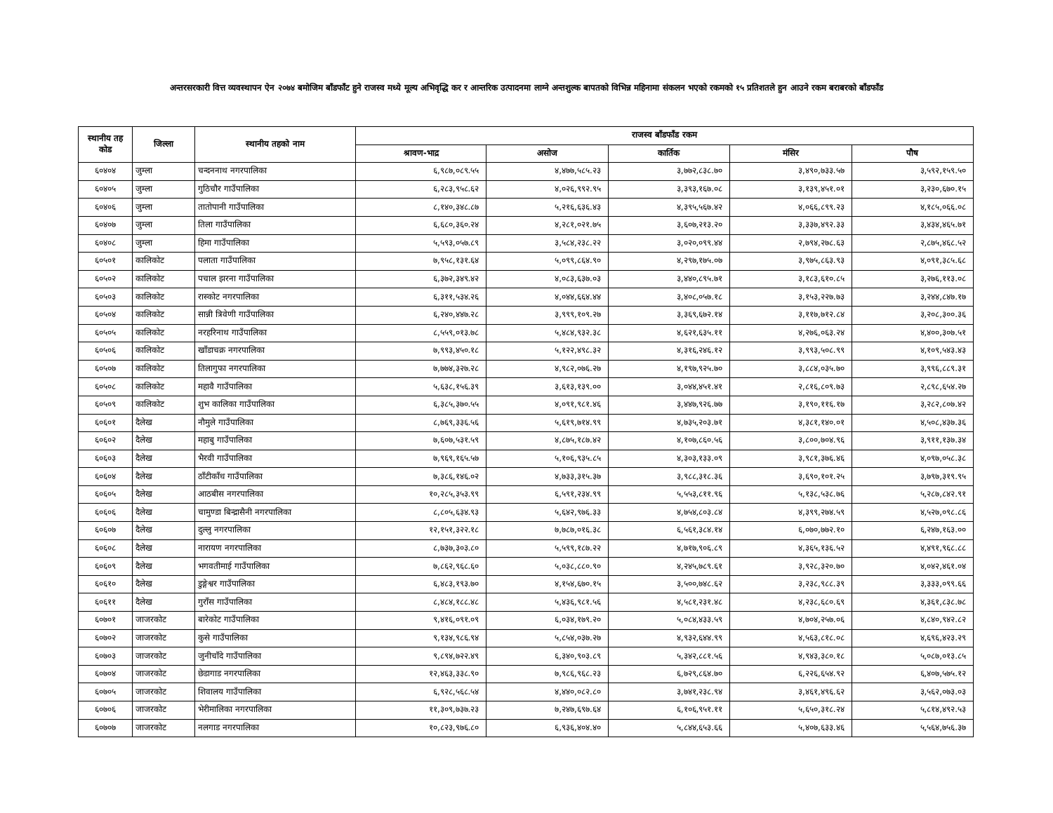अन्तरसरकारी वित्त व्यवस्थापन ऐन २०७४ बमोजिम बाँडफाँट हुने राजस्व मध्ये मूल्य अभिवृद्धि कर र आन्तरिक उत्पादनमा लाग्ने अन्तशुल्क बापतको विभिन्न महिनामा संकलन भएको रकमको १५ प्रतिशतले हुन आउने रकम बराबरको बाँडफाँड
| स्थानीय तह कोड | जिल्ला | स्थानीय तहको नाम | राजस्व बाँडफाँड रकम | | | | |
| --- | --- | --- | --- | --- | --- | --- | --- |
| | | | श्रावण-भाद्र | असोज | कार्तिक | मंसिर | पौष |
| ६०४०४ | जुम्ला | चन्दननाथ नगरपालिका | ६,९८७,०८९.५५ | ४,४७७,५८५.२३ | ३,७७२,८३८.७० | ३,४९०,७३३.५७ | ३,५९२,१५९.५० |
| ६०४०५ | जुम्ला | गुठिचौर गाउँपालिका | ६,२८३,९५८.६२ | ४,०२६,९९२.९५ | ३,३९३,१६७.०८ | ३,१३९,४५१.०१ | ३,२३०,६७०.१५ |
| ६०४०६ | जुम्ला | तातोपानी गाउँपालिका | ८,१४०,३४८.८७ | ५,२१६,६३६.४३ | ४,३९५,५६७.४२ | ४,०६६,८९९.२३ | ४,१८५,०६६.०८ |
| ६०४०७ | जुम्ला | तिला गाउँपालिका | ६,६८०,३६०.२४ | ४,२८१,०२१.७५ | ३,६०७,२१३.२० | ३,३३७,४९२.३३ | ३,४३४,४६५.७१ |
| ६०४०८ | जुम्ला | हिमा गाउँपालिका | ५,५९३,०५७.८९ | ३,५८४,२३८.२२ | ३,०२०,०९९.४४ | २,७९४,२७८.६३ | २,८७५,४६८.५२ |
| ६०५०१ | कालिकोट | पलाता गाउँपालिका | ७,९५८,१३१.६४ | ५,०९९,८६४.९० | ४,२९७,१७५.०७ | ३,९७५,८६३.९३ | ४,०९१,३८५.६८ |
| ६०५०२ | कालिकोट | पचाल झरना गाउँपालिका | ६,३७२,३४९.४२ | ४,०८३,६३७.०३ | ३,४४०,८९५.७१ | ३,१८३,६१०.८५ | ३,२७६,११३.०८ |
| ६०५०३ | कालिकोट | रास्कोट नगरपालिका | ६,३११,५३४.२६ | ४,०४४,६६४.४४ | ३,४०८,०५७.१८ | ३,१५३,२२७.७३ | ३,२४४,८४७.१७ |
| ६०५०४ | कालिकोट | सान्नी त्रिवेणी गाउँपालिका | ६,२४०,४४७.२८ | ३,९९९,१०९.२७ | ३,३६९,६७२.१४ | ३,११७,७१२.८४ | ३,२०८,३००.३६ |
| ६०५०५ | कालिकोट | नरहरिनाथ गाउँपालिका | ८,५५९,०१३.७८ | ५,४८४,९३२.३८ | ४,६२१,६३५.११ | ४,२७६,०६३.२४ | ४,४००,३०७.५१ |
| ६०५०६ | कालिकोट | खाँडाचक्र नगरपालिका | ७,९९३,४५०.१८ | ५,१२२,४९८.३२ | ४,३१६,२४६.१२ | ३,९९३,५०८.९९ | ४,१०९,५४३.४३ |
| ६०५०७ | कालिकोट | तिलागुफा नगरपालिका | ७,७७४,३२७.२८ | ४,९८२,०७६.२७ | ४,१९७,९२५.७० | ३,८८४,०३५.७० | ३,९९६,८८९.३१ |
| ६०५०८ | कालिकोट | महावै गाउँपालिका | ५,६३८,१५६.३९ | ३,६१३,१३९.०० | ३,०४४,४५१.४१ | २,८१६,८०९.७३ | २,८९८,६५४.२७ |
| ६०५०९ | कालिकोट | शुभ कालिका गाउँपालिका | ६,३८५,३७०.५५ | ४,०९१,९८१.४६ | ३,४४७,९२६.७७ | ३,१९०,११६.१७ | ३,२८२,८०७.४२ |
| ६०६०१ | दैलेख | नौमुले गाउँपालिका | ८,७६९,३३६.५६ | ५,६१९,७१४.९९ | ४,७३५,२०३.७१ | ४,३८१,१४०.०१ | ४,५०८,४३७.३६ |
| ६०६०२ | दैलेख | महाबु गाउँपालिका | ७,६०७,५३१.५९ | ४,८७५,१८७.४२ | ४,१०७,८६०.५६ | ३,८००,७०४.९६ | ३,९११,१३७.३४ |
| ६०६०३ | दैलेख | भैरवी गाउँपालिका | ७,९६९,१६५.५७ | ५,१०६,९३५.८५ | ४,३०३,१३३.०९ | ३,९८१,३७६.४६ | ४,०९७,०५८.३८ |
| ६०६०४ | दैलेख | ठाँटीकाँध गाउँपालिका | ७,३८६,१४६.०२ | ४,७३३,३१५.३७ | ३,९८८,३१८.३६ | ३,६९०,१०१.२५ | ३,७९७,३१९.९५ |
| ६०६०५ | दैलेख | आठबीस नगरपालिका | १०,२८५,३५३.९९ | ६,५९१,२३४.९९ | ५,५५३,८११.९६ | ५,१३८,५३८.७६ | ५,२८७,८४२.९१ |
| ६०६०६ | दैलेख | चामुण्डा बिन्द्रासैनी नगरपालिका | ८,८०५,६३४.९३ | ५,६४२,९७६.३३ | ४,७५४,८०३.८४ | ४,३९९,२७४.५९ | ४,५२७,०९८.८६ |
| ६०६०७ | दैलेख | दुल्लु नगरपालिका | १२,१५१,३२२.१८ | ७,७८७,०१६.३८ | ६,५६१,३८४.१४ | ६,०७०,७७२.१० | ६,२४७,१६३.०० |
| ६०६०८ | दैलेख | नारायण नगरपालिका | ८,७३७,३०३.८० | ५,५९९,१८७.२२ | ४,७१७,९०६.८९ | ४,३६५,१३६.५२ | ४,४९१,९६८.८८ |
| ६०६०९ | दैलेख | भगवतीमाई गाउँपालिका | ७,८६२,९६८.६० | ५,०३८,८८०.९० | ४,२४५,७८९.६१ | ३,९२८,३२०.७० | ४,०४२,४६१.०४ |
| ६०६१० | दैलेख | डुङ्गेश्वर गाउँपालिका | ६,४८३,१९३.७० | ४,१५४,६७०.१५ | ३,५००,७४८.६२ | ३,२३८,९८८.३९ | ३,३३३,०९९.६६ |
| ६०६११ | दैलेख | गुराँस गाउँपालिका | ८,४८४,१८८.४८ | ५,४३६,९८१.५६ | ४,५८१,२३१.४८ | ४,२३८,६८०.६९ | ४,३६१,८३८.७८ |
| ६०७०१ | जाजरकोट | बारेकोट गाउँपालिका | ९,४१६,०९१.०९ | ६,०३४,१७९.२० | ५,०८४,४३३.५९ | ४,७०४,२५७.०६ | ४,८४०,९४२.८२ |
| ६०७०२ | जाजरकोट | कुसे गाउँपालिका | ९,१३४,९८६.९४ | ५,८५४,०३७.२७ | ४,९३२,६४४.९९ | ४,५६३,८१८.०८ | ४,६९६,४२३.२९ |
| ६०७०३ | जाजरकोट | जुनीचाँदे गाउँपालिका | ९,८९४,७२२.४९ | ६,३४०,९०३.८९ | ५,३४२,८८१.५६ | ४,९४३,३८०.१८ | ५,०८७,०१३.८५ |
| ६०७०४ | जाजरकोट | छेडागाड नगरपालिका | १२,४६३,३३८.९० | ७,९८६,९६८.२३ | ६,७२९,८६४.७० | ६,२२६,६५४.९२ | ६,४०७,५७५.१२ |
| ६०७०५ | जाजरकोट | शिवालय गाउँपालिका | ६,९२८,५६८.५४ | ४,४४०,०८२.८० | ३,७४१,२३८.९४ | ३,४६१,४९६.६२ | ३,५६२,०७३.०३ |
| ६०७०६ | जाजरकोट | भेरीमालिका नगरपालिका | ११,३०९,७३७.२३ | ७,२४७,६९७.६४ | ६,१०६,९५१.११ | ५,६५०,३१८.२४ | ५,८१४,४९२.५३ |
| ६०७०७ | जाजरकोट | नलगाड नगरपालिका | १०,८२३,९७६.८० | ६,९३६,४०४.४० | ५,८४४,६५३.६६ | ५,४०७,६३३.४६ | ५,५६४,७५६.३७ |